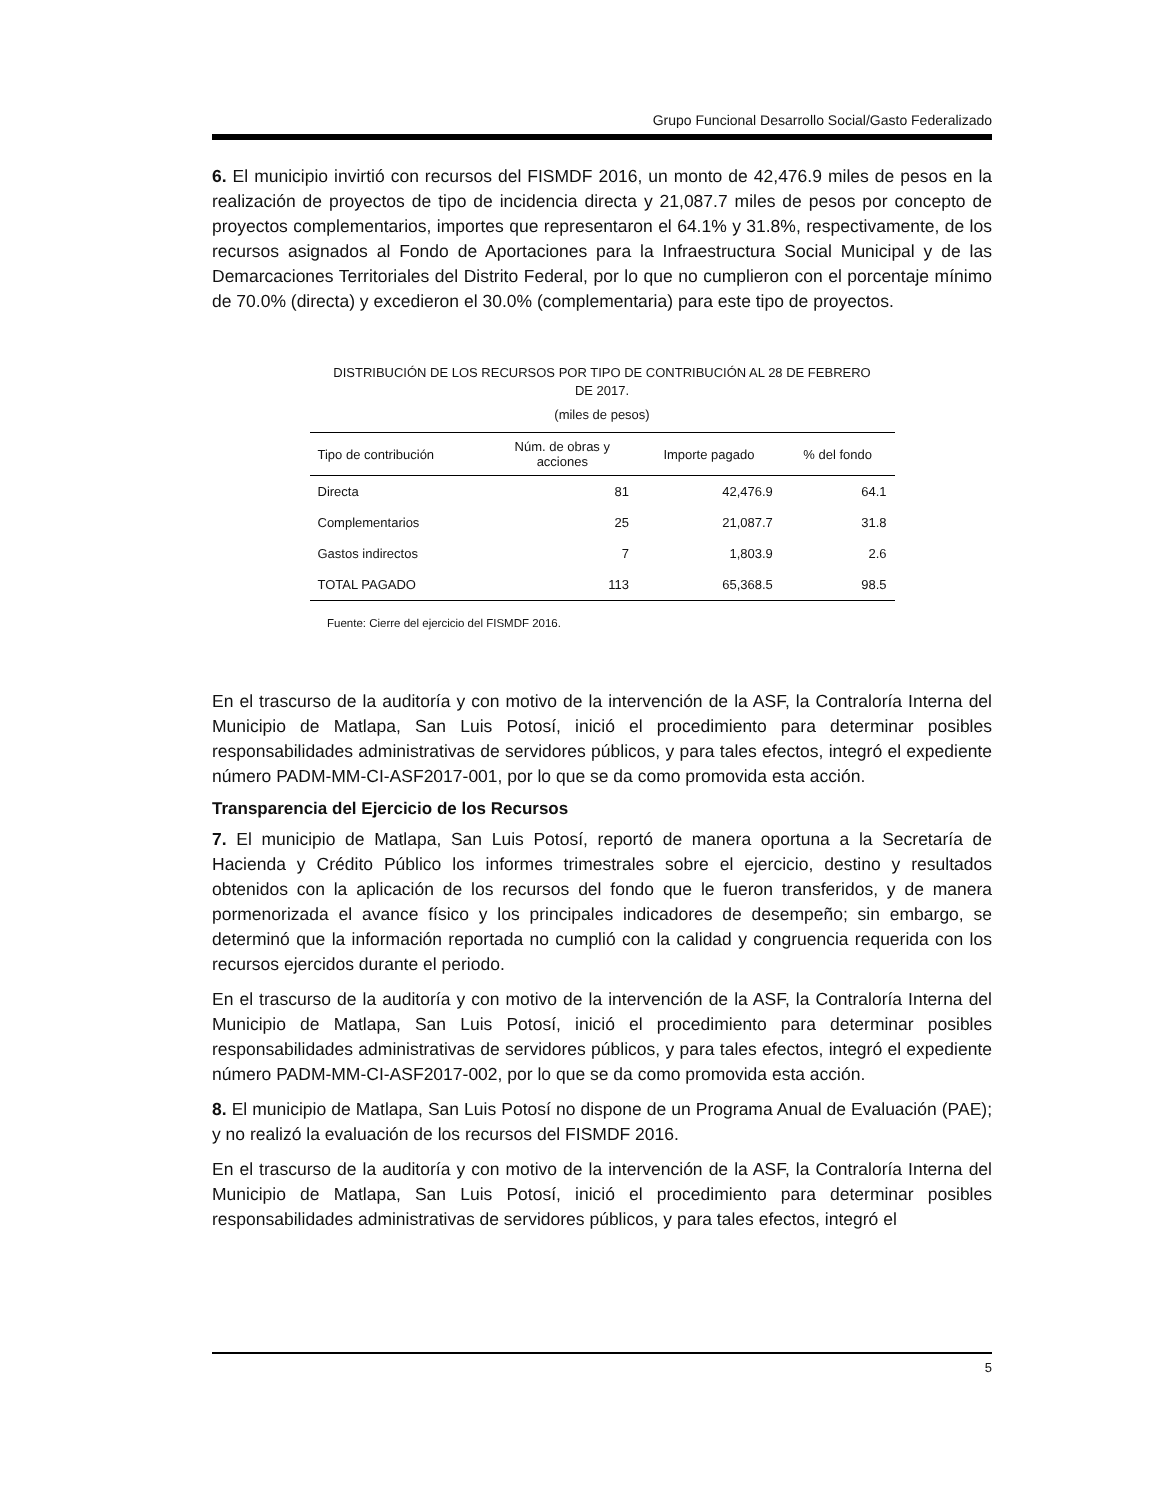Grupo Funcional Desarrollo Social/Gasto Federalizado
6. El municipio invirtió con recursos del FISMDF 2016, un monto de 42,476.9 miles de pesos en la realización de proyectos de tipo de incidencia directa y 21,087.7 miles de pesos por concepto de proyectos complementarios, importes que representaron el 64.1% y 31.8%, respectivamente, de los recursos asignados al Fondo de Aportaciones para la Infraestructura Social Municipal y de las Demarcaciones Territoriales del Distrito Federal, por lo que no cumplieron con el porcentaje mínimo de 70.0% (directa) y excedieron el 30.0% (complementaria) para este tipo de proyectos.
DISTRIBUCIÓN DE LOS RECURSOS POR TIPO DE CONTRIBUCIÓN AL 28 DE FEBRERO
DE 2017.
(miles de pesos)
| Tipo de contribución | Núm. de obras y acciones | Importe pagado | % del fondo |
| --- | --- | --- | --- |
| Directa | 81 | 42,476.9 | 64.1 |
| Complementarios | 25 | 21,087.7 | 31.8 |
| Gastos indirectos | 7 | 1,803.9 | 2.6 |
| TOTAL PAGADO | 113 | 65,368.5 | 98.5 |
Fuente: Cierre del ejercicio del FISMDF 2016.
En el trascurso de la auditoría y con motivo de la intervención de la ASF, la Contraloría Interna del Municipio de Matlapa, San Luis Potosí, inició el procedimiento para determinar posibles responsabilidades administrativas de servidores públicos, y para tales efectos, integró el expediente número PADM-MM-CI-ASF2017-001, por lo que se da como promovida esta acción.
Transparencia del Ejercicio de los Recursos
7. El municipio de Matlapa, San Luis Potosí, reportó de manera oportuna a la Secretaría de Hacienda y Crédito Público los informes trimestrales sobre el ejercicio, destino y resultados obtenidos con la aplicación de los recursos del fondo que le fueron transferidos, y de manera pormenorizada el avance físico y los principales indicadores de desempeño; sin embargo, se determinó que la información reportada no cumplió con la calidad y congruencia requerida con los recursos ejercidos durante el periodo.
En el trascurso de la auditoría y con motivo de la intervención de la ASF, la Contraloría Interna del Municipio de Matlapa, San Luis Potosí, inició el procedimiento para determinar posibles responsabilidades administrativas de servidores públicos, y para tales efectos, integró el expediente número PADM-MM-CI-ASF2017-002, por lo que se da como promovida esta acción.
8. El municipio de Matlapa, San Luis Potosí no dispone de un Programa Anual de Evaluación (PAE); y no realizó la evaluación de los recursos del FISMDF 2016.
En el trascurso de la auditoría y con motivo de la intervención de la ASF, la Contraloría Interna del Municipio de Matlapa, San Luis Potosí, inició el procedimiento para determinar posibles responsabilidades administrativas de servidores públicos, y para tales efectos, integró el
5